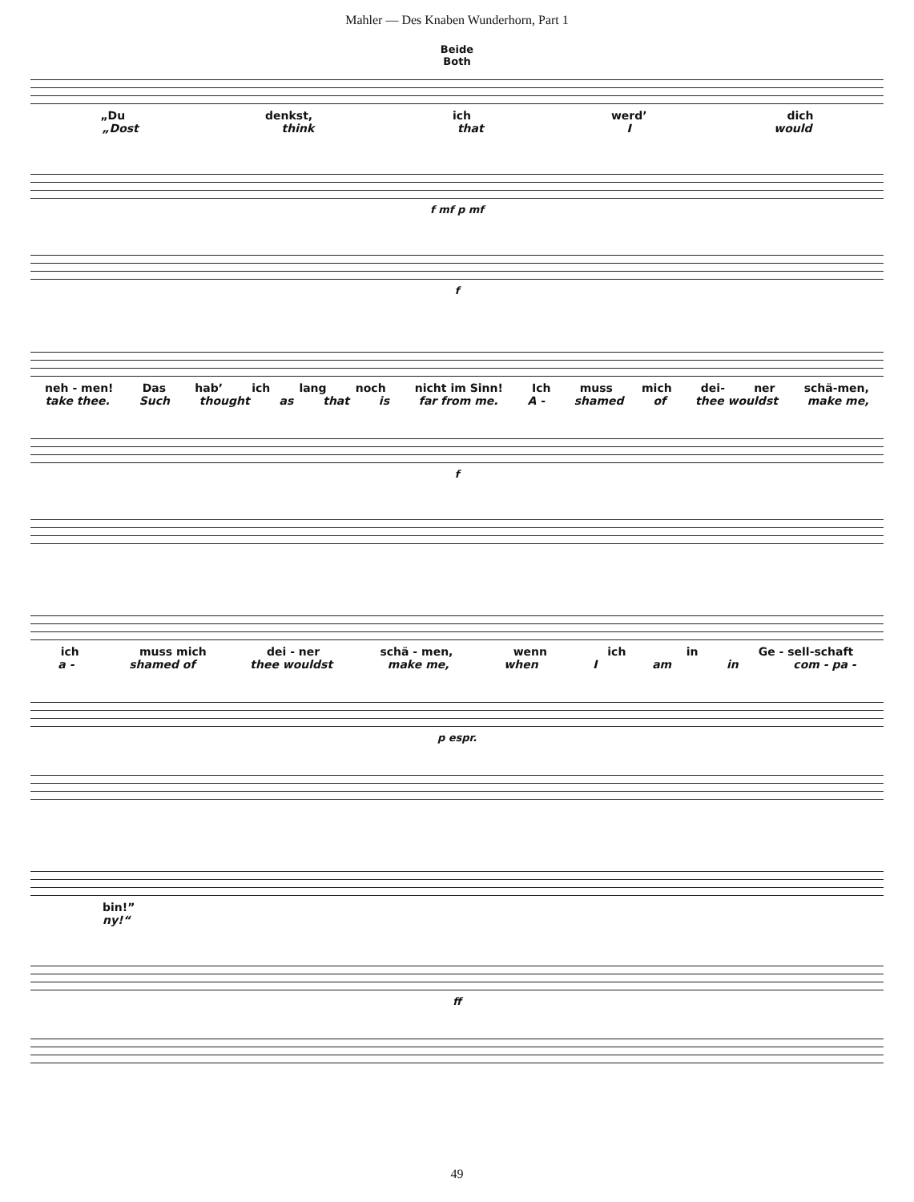Mahler — Des Knaben Wunderhorn, Part 1
Beide
Both
„Du denkst, ich werd’ dich
„Dost think that I would
f mf p mf
f
neh - men! Das hab’ ich lang noch nicht im Sinn! Ich muss mich dei- ner schä-men,
take thee. Such thought as that is far from me. A - shamed of thee wouldst make me,
f
ich muss mich dei - ner schä - men, wenn ich in Ge - sell-schaft
a - shamed of thee wouldst make me, when I am in com - pa -
p espr.
bin!”
ny!“
ff
49